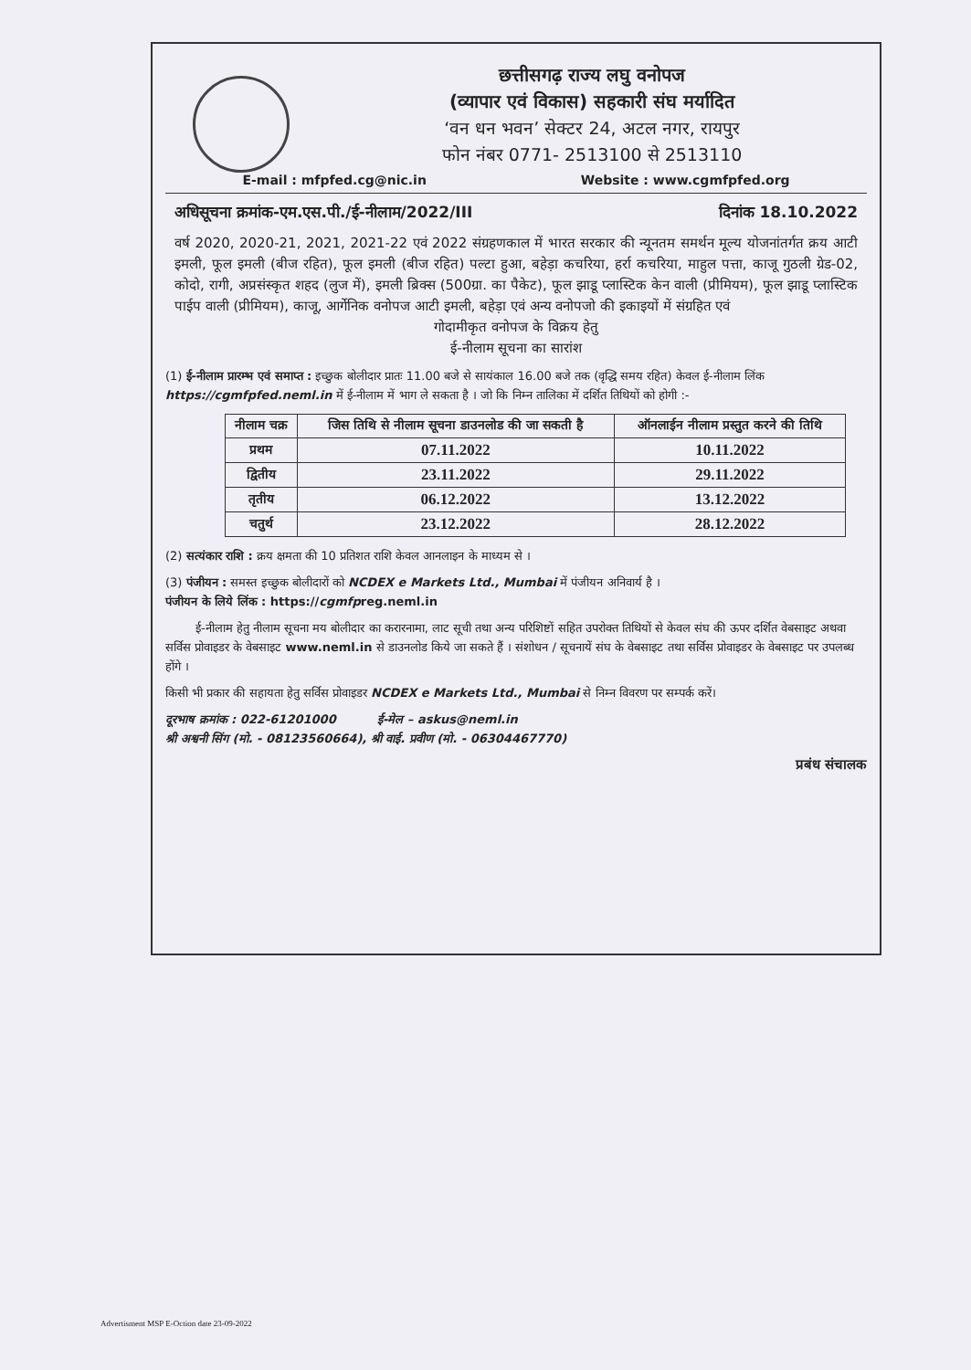छत्तीसगढ़ राज्य लघु वनोपज
(व्यापार एवं विकास) सहकारी संघ मर्यादित
‘वन धन भवन’ सेक्टर 24, अटल नगर, रायपुर
फोन नंबर 0771- 2513100 से 2513110
E-mail : mfpfed.cg@nic.in Website : www.cgmfpfed.org
अधिसूचना क्रमांक-एम.एस.पी./ई-नीलाम/2022/III दिनांक 18.10.2022
वर्ष 2020, 2020-21, 2021, 2021-22 एवं 2022 संग्रहणकाल में भारत सरकार की न्यूनतम समर्थन मूल्य योजनांतर्गत क्रय आटी इमली, फूल इमली (बीज रहित), फूल इमली (बीज रहित) पल्टा हुआ, बहेड़ा कचरिया, हर्रा कचरिया, माहुल पत्ता, काजू गुठली ग्रेड-02, कोदो, रागी, अप्रसंस्कृत शहद (लुज में), इमली ब्रिक्स (500ग्रा. का पैकेट), फूल झाडू प्लास्टिक केन वाली (प्रीमियम), फूल झाडू प्लास्टिक पाईप वाली (प्रीमियम), काजू, आर्गेनिक वनोपज आटी इमली, बहेड़ा एवं अन्य वनोपजो की इकाइयों में संग्रहित एवं
गोदामीकृत वनोपज के विक्रय हेतु
ई-नीलाम सूचना का सारांश
(1) ई-नीलाम प्रारम्भ एवं समाप्त : इच्छुक बोलीदार प्रातः 11.00 बजे से सायंकाल 16.00 बजे तक (वृद्धि समय रहित) केवल ई-नीलाम लिंक https://cgmfpfed.neml.in में ई-नीलाम में भाग ले सकता है । जो कि निम्न तालिका में दर्शित तिथियों को होगी :-
| नीलाम चक्र | जिस तिथि से नीलाम सूचना डाउनलोड की जा सकती है | ऑनलाईन नीलाम प्रस्तुत करने की तिथि |
| --- | --- | --- |
| प्रथम | 07.11.2022 | 10.11.2022 |
| द्वितीय | 23.11.2022 | 29.11.2022 |
| तृतीय | 06.12.2022 | 13.12.2022 |
| चतुर्थ | 23.12.2022 | 28.12.2022 |
(2) सत्यंकार राशि : क्रय क्षमता की 10 प्रतिशत राशि केवल आनलाइन के माध्यम से ।
(3) पंजीयन : समस्त इच्छुक बोलीदारों को NCDEX e Markets Ltd., Mumbai में पंजीयन अनिवार्य है ।
पंजीयन के लिये लिंक : https://cgmfpreg.neml.in
ई-नीलाम हेतु नीलाम सूचना मय बोलीदार का करारनामा, लाट सूची तथा अन्य परिशिष्टों सहित उपरोक्त तिथियों से केवल संघ की ऊपर दर्शित वेबसाइट अथवा सर्विस प्रोवाइडर के वेबसाइट www.neml.in से डाउनलोड किये जा सकते हैं । संशोधन / सूचनायें संघ के वेबसाइट तथा सर्विस प्रोवाइडर के वेबसाइट पर उपलब्ध होंगे ।
किसी भी प्रकार की सहायता हेतु सर्विस प्रोवाइडर NCDEX e Markets Ltd., Mumbai से निम्न विवरण पर सम्पर्क करें।
दूरभाष क्रमांक : 022-61201000 ई-मेल – askus@neml.in
श्री अश्वनी सिंग (मो. - 08123560664), श्री वाई. प्रवीण (मो. - 06304467770)
प्रबंध संचालक
Advertisment MSP E-Oction date 23-09-2022